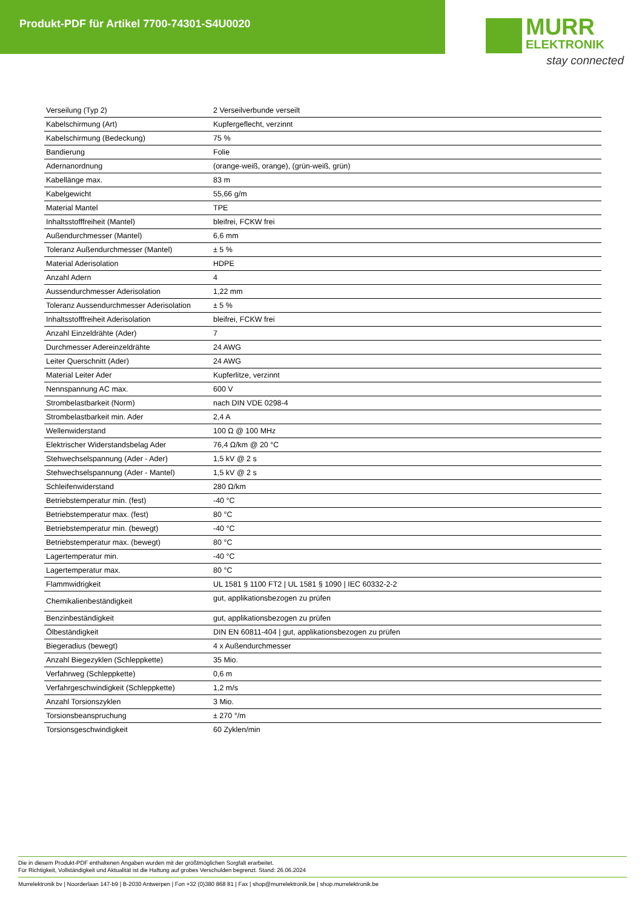Produkt-PDF für Artikel 7700-74301-S4U0020
MURR
ELEKTRONIK
stay connected
| Verseilung (Typ 2) | 2 Verseilverbunde verseilt |
| Kabelschirmung (Art) | Kupfergeflecht, verzinnt |
| Kabelschirmung (Bedeckung) | 75 % |
| Bandierung | Folie |
| Adernanordnung | (orange-weiß, orange), (grün-weiß, grün) |
| Kabellänge max. | 83 m |
| Kabelgewicht | 55,66 g/m |
| Material Mantel | TPE |
| Inhaltsstofffreiheit (Mantel) | bleifrei, FCKW frei |
| Außendurchmesser (Mantel) | 6,6 mm |
| Toleranz Außendurchmesser (Mantel) | ± 5 % |
| Material Aderisolation | HDPE |
| Anzahl Adern | 4 |
| Aussendurchmesser Aderisolation | 1,22 mm |
| Toleranz Aussendurchmesser Aderisolation | ± 5 % |
| Inhaltsstofffreiheit Aderisolation | bleifrei, FCKW frei |
| Anzahl Einzeldrähte (Ader) | 7 |
| Durchmesser Adereinzeldrähte | 24 AWG |
| Leiter Querschnitt (Ader) | 24 AWG |
| Material Leiter Ader | Kupferlitze, verzinnt |
| Nennspannung AC max. | 600 V |
| Strombelastbarkeit (Norm) | nach DIN VDE 0298-4 |
| Strombelastbarkeit min. Ader | 2,4 A |
| Wellenwiderstand | 100 Ω @ 100 MHz |
| Elektrischer Widerstandsbelag Ader | 76,4 Ω/km @ 20 °C |
| Stehwechselspannung (Ader - Ader) | 1,5 kV @ 2 s |
| Stehwechselspannung (Ader - Mantel) | 1,5 kV @ 2 s |
| Schleifenwiderstand | 280 Ω/km |
| Betriebstemperatur min. (fest) | -40 °C |
| Betriebstemperatur max. (fest) | 80 °C |
| Betriebstemperatur min. (bewegt) | -40 °C |
| Betriebstemperatur max. (bewegt) | 80 °C |
| Lagertemperatur min. | -40 °C |
| Lagertemperatur max. | 80 °C |
| Flammwidrigkeit | UL 1581 § 1100 FT2 / UL 1581 § 1090 / IEC 60332-2-2 |
| Chemikalienbeständigkeit | gut, applikationsbezogen zu prüfen |
| Benzinbeständigkeit | gut, applikationsbezogen zu prüfen |
| Ölbeständigkeit | DIN EN 60811-404 / gut, applikationsbezogen zu prüfen |
| Biegeradius (bewegt) | 4 x Außendurchmesser |
| Anzahl Biegezyklen (Schleppkette) | 35 Mio. |
| Verfahrweg (Schleppkette) | 0,6 m |
| Verfahrgeschwindigkeit (Schleppkette) | 1,2 m/s |
| Anzahl Torsionszyklen | 3 Mio. |
| Torsionsbeanspruchung | ± 270 °/m |
| Torsionsgeschwindigkeit | 60 Zyklen/min |
Die in diesem Produkt-PDF enthaltenen Angaben wurden mit der größtmöglichen Sorgfalt erarbeitet.
Für Richtigkeit, Vollständigkeit und Aktualität ist die Haftung auf grobes Verschulden begrenzt. Stand: 26.06.2024
Murrelektronik bv | Noorderlaan 147-b9 | B-2030 Antwerpen | Fon +32 (0)380 868 81 | Fax | shop@murrelektronik.be | shop.murrelektronik.be